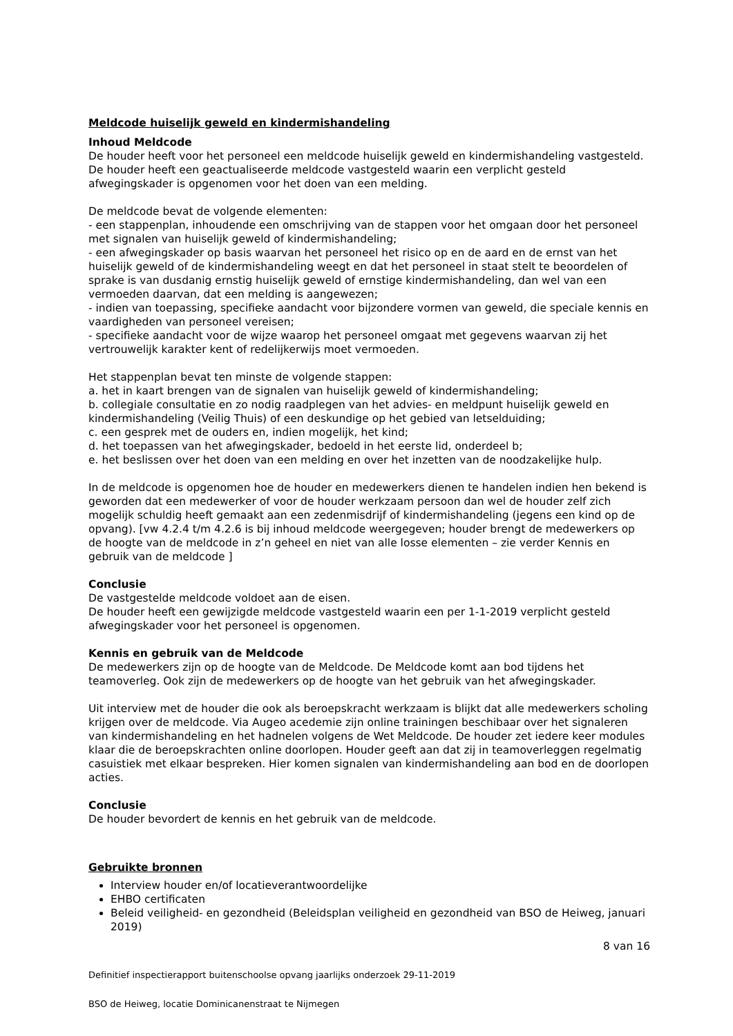Meldcode huiselijk geweld en kindermishandeling
Inhoud Meldcode
De houder heeft voor het personeel een meldcode huiselijk geweld en kindermishandeling vastgesteld.
De houder heeft een geactualiseerde meldcode vastgesteld waarin een verplicht gesteld afwegingskader is opgenomen voor het doen van een melding.
De meldcode bevat de volgende elementen:
- een stappenplan, inhoudende een omschrijving van de stappen voor het omgaan door het personeel met signalen van huiselijk geweld of kindermishandeling;
- een afwegingskader op basis waarvan het personeel het risico op en de aard en de ernst van het huiselijk geweld of de kindermishandeling weegt en dat het personeel in staat stelt te beoordelen of sprake is van dusdanig ernstig huiselijk geweld of ernstige kindermishandeling, dan wel van een vermoeden daarvan, dat een melding is aangewezen;
- indien van toepassing, specifieke aandacht voor bijzondere vormen van geweld, die speciale kennis en vaardigheden van personeel vereisen;
- specifieke aandacht voor de wijze waarop het personeel omgaat met gegevens waarvan zij het vertrouwelijk karakter kent of redelijkerwijs moet vermoeden.
Het stappenplan bevat ten minste de volgende stappen:
a. het in kaart brengen van de signalen van huiselijk geweld of kindermishandeling;
b. collegiale consultatie en zo nodig raadplegen van het advies- en meldpunt huiselijk geweld en kindermishandeling (Veilig Thuis) of een deskundige op het gebied van letselduiding;
c. een gesprek met de ouders en, indien mogelijk, het kind;
d. het toepassen van het afwegingskader, bedoeld in het eerste lid, onderdeel b;
e. het beslissen over het doen van een melding en over het inzetten van de noodzakelijke hulp.
In de meldcode is opgenomen hoe de houder en medewerkers dienen te handelen indien hen bekend is geworden dat een medewerker of voor de houder werkzaam persoon dan wel de houder zelf zich mogelijk schuldig heeft gemaakt aan een zedenmisdrijf of kindermishandeling (jegens een kind op de opvang). [vw 4.2.4 t/m 4.2.6 is bij inhoud meldcode weergegeven; houder brengt de medewerkers op de hoogte van de meldcode in z’n geheel en niet van alle losse elementen – zie verder Kennis en gebruik van de meldcode ]
Conclusie
De vastgestelde meldcode voldoet aan de eisen.
De houder heeft een gewijzigde meldcode vastgesteld waarin een per 1-1-2019 verplicht gesteld afwegingskader voor het personeel is opgenomen.
Kennis en gebruik van de Meldcode
De medewerkers zijn op de hoogte van de Meldcode. De Meldcode komt aan bod tijdens het teamoverleg. Ook zijn de medewerkers op de hoogte van het gebruik van het afwegingskader.
Uit interview met de houder die ook als beroepskracht werkzaam is blijkt dat alle medewerkers scholing krijgen over de meldcode. Via Augeo acedemie zijn online trainingen beschibaar over het signaleren van kindermishandeling en het hadnelen volgens de Wet Meldcode. De houder zet iedere keer modules klaar die de beroepskrachten online doorlopen. Houder geeft aan dat zij in teamoverleggen regelmatig casuistiek met elkaar bespreken. Hier komen signalen van kindermishandeling aan bod en de doorlopen acties.
Conclusie
De houder bevordert de kennis en het gebruik van de meldcode.
Gebruikte bronnen
Interview houder en/of locatieverantwoordelijke
EHBO certificaten
Beleid veiligheid- en gezondheid (Beleidsplan veiligheid en gezondheid van BSO de Heiweg, januari 2019)
8 van 16
Definitief inspectierapport buitenschoolse opvang jaarlijks onderzoek 29-11-2019
BSO de Heiweg, locatie Dominicanenstraat te Nijmegen